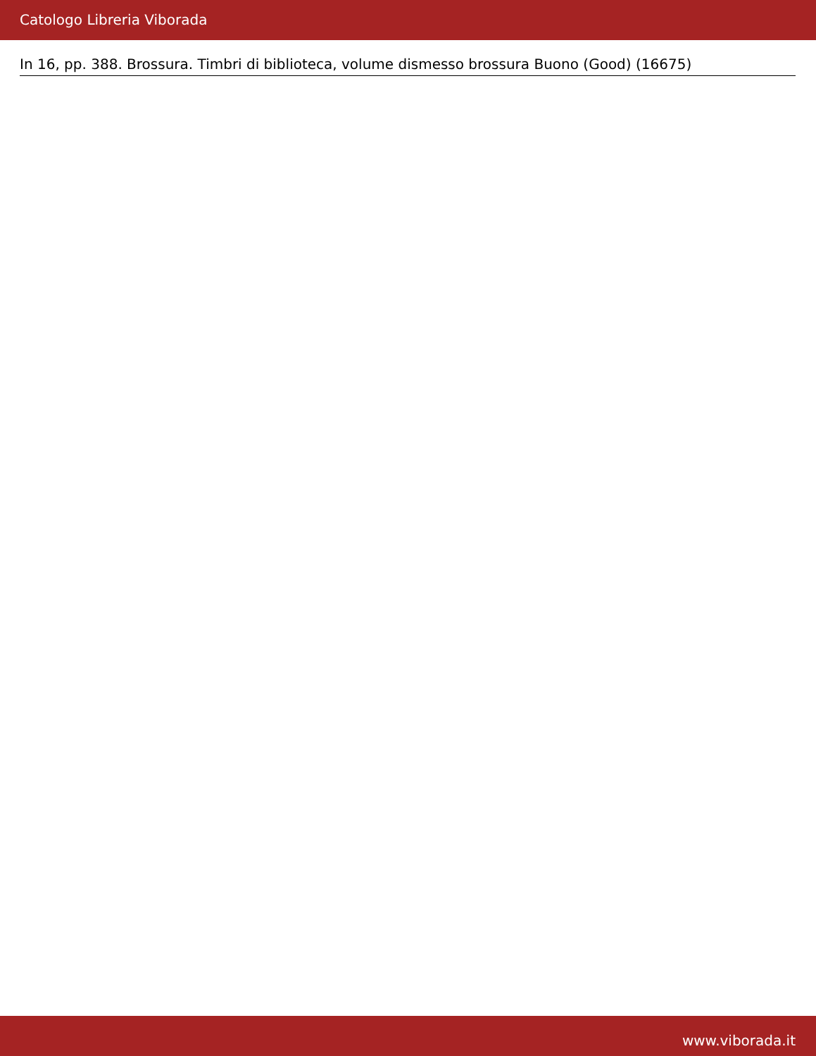Catologo Libreria Viborada
In 16, pp. 388. Brossura. Timbri di biblioteca, volume dismesso brossura Buono (Good) (16675)
www.viborada.it